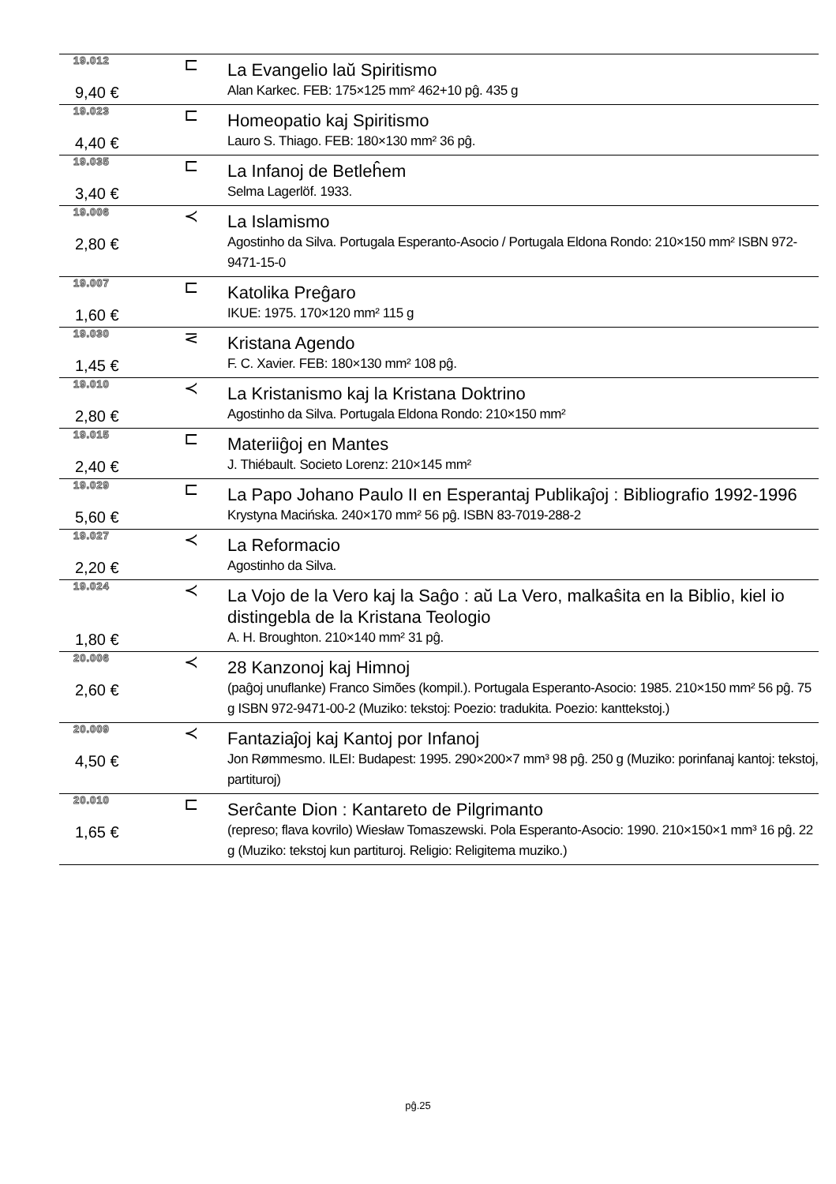| 19.012 | ⊏ | La Evangelio laŭ Spiritismo |
| 9,40 € | | Alan Karkec. FEB: 175×125 mm² 462+10 pĝ. 435 g |
| 19.023 | ⊏ | Homeopatio kaj Spiritismo |
| 4,40 € | | Lauro S. Thiago. FEB: 180×130 mm² 36 pĝ. |
| 19.035 | ⊏ | La Infanoj de Betleĥem |
| 3,40 € | | Selma Lagerlöf. 1933. |
| 19.006 | ≺ | La Islamismo |
| 2,80 € | | Agostinho da Silva. Portugala Esperanto-Asocio / Portugala Eldona Rondo: 210×150 mm² ISBN 972-9471-15-0 |
| 19.007 | ⊏ | Katolika Preĝaro |
| 1,60 € | | IKUE: 1975. 170×120 mm² 115 g |
| 19.030 | ⋜ | Kristana Agendo |
| 1,45 € | | F. C. Xavier. FEB: 180×130 mm² 108 pĝ. |
| 19.010 | ≺ | La Kristanismo kaj la Kristana Doktrino |
| 2,80 € | | Agostinho da Silva. Portugala Eldona Rondo: 210×150 mm² |
| 19.015 | ⊏ | Materiiĝoj en Mantes |
| 2,40 € | | J. Thiébault. Societo Lorenz: 210×145 mm² |
| 19.029 | ⊏ | La Papo Johano Paulo II en Esperantaj Publikaĵoj : Bibliografio 1992-1996 |
| 5,60 € | | Krystyna Macińska. 240×170 mm² 56 pĝ. ISBN 83-7019-288-2 |
| 19.027 | ≺ | La Reformacio |
| 2,20 € | | Agostinho da Silva. |
| 19.024 | ≺ | La Vojo de la Vero kaj la Saĝo : aŭ La Vero, malkaŝita en la Biblio, kiel io distingebla de la Kristana Teologio |
| 1,80 € | | A. H. Broughton. 210×140 mm² 31 pĝ. |
| 20.006 | ≺ | 28 Kanzonoj kaj Himnoj |
| 2,60 € | | (paĝoj unuflanke) Franco Simões (kompil.). Portugala Esperanto-Asocio: 1985. 210×150 mm² 56 pĝ. 75 g ISBN 972-9471-00-2 (Muziko: tekstoj: Poezio: tradukita. Poezio: kanttekstoj.) |
| 20.009 | ≺ | Fantaziaĵoj kaj Kantoj por Infanoj |
| 4,50 € | | Jon Rømmesmo. ILEI: Budapest: 1995. 290×200×7 mm³ 98 pĝ. 250 g (Muziko: porinfanaj kantoj: tekstoj, partituroj) |
| 20.010 | ⊏ | Serĉante Dion : Kantareto de Pilgrimanto |
| 1,65 € | | (represo; flava kovrilo) Wiesław Tomaszewski. Pola Esperanto-Asocio: 1990. 210×150×1 mm³ 16 pĝ. 22 g (Muziko: tekstoj kun partituroj. Religio: Religitema muziko.) |
pĝ.25